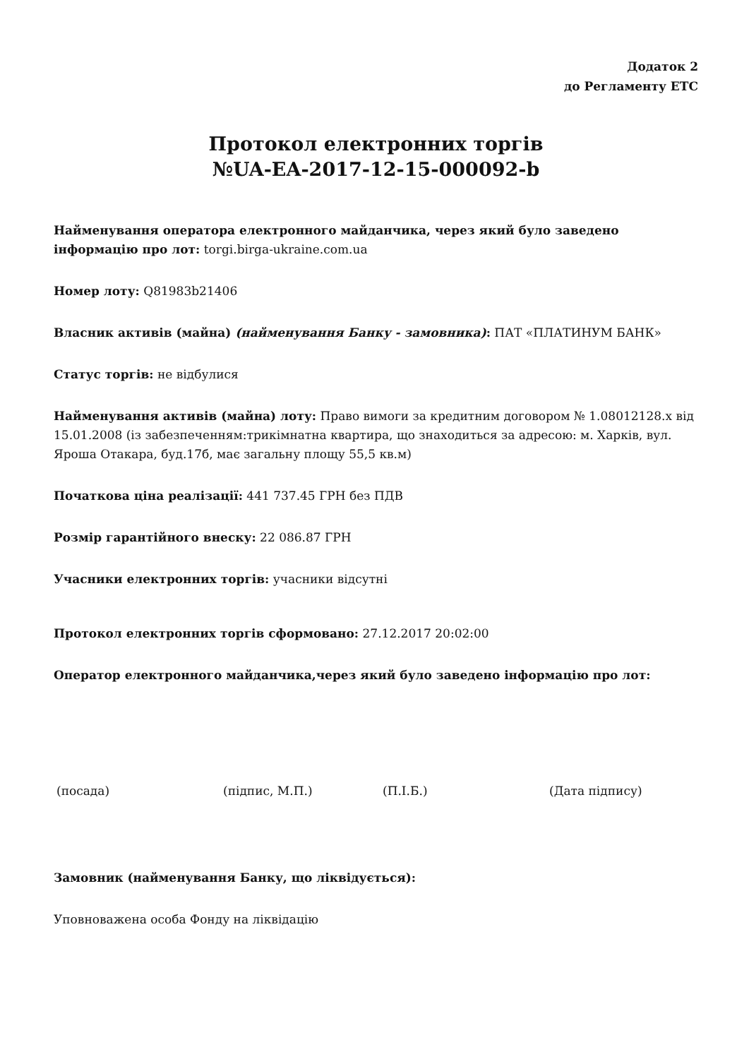Додаток 2
до Регламенту ЕТС
Протокол електронних торгів
№UA-EA-2017-12-15-000092-b
Найменування оператора електронного майданчика, через який було заведено інформацію про лот: torgi.birga-ukraine.com.ua
Номер лоту: Q81983b21406
Власник активів (майна) (найменування Банку - замовника): ПАТ «ПЛАТИНУМ БАНК»
Статус торгів: не відбулися
Найменування активів (майна) лоту: Право вимоги за кредитним договором № 1.08012128.х від 15.01.2008 (із забезпеченням:трикімнатна квартира, що знаходиться за адресою: м. Харків, вул. Яроша Отакара, буд.17б, має загальну площу 55,5 кв.м)
Початкова ціна реалізації: 441 737.45 ГРН без ПДВ
Розмір гарантійного внеску: 22 086.87 ГРН
Учасники електронних торгів: учасники відсутні
Протокол електронних торгів сформовано: 27.12.2017 20:02:00
Оператор електронного майданчика,через який було заведено інформацію про лот:
(посада) (підпис, М.П.) (П.І.Б.) (Дата підпису)
Замовник (найменування Банку, що ліквідується):
Уповноважена особа Фонду на ліквідацію